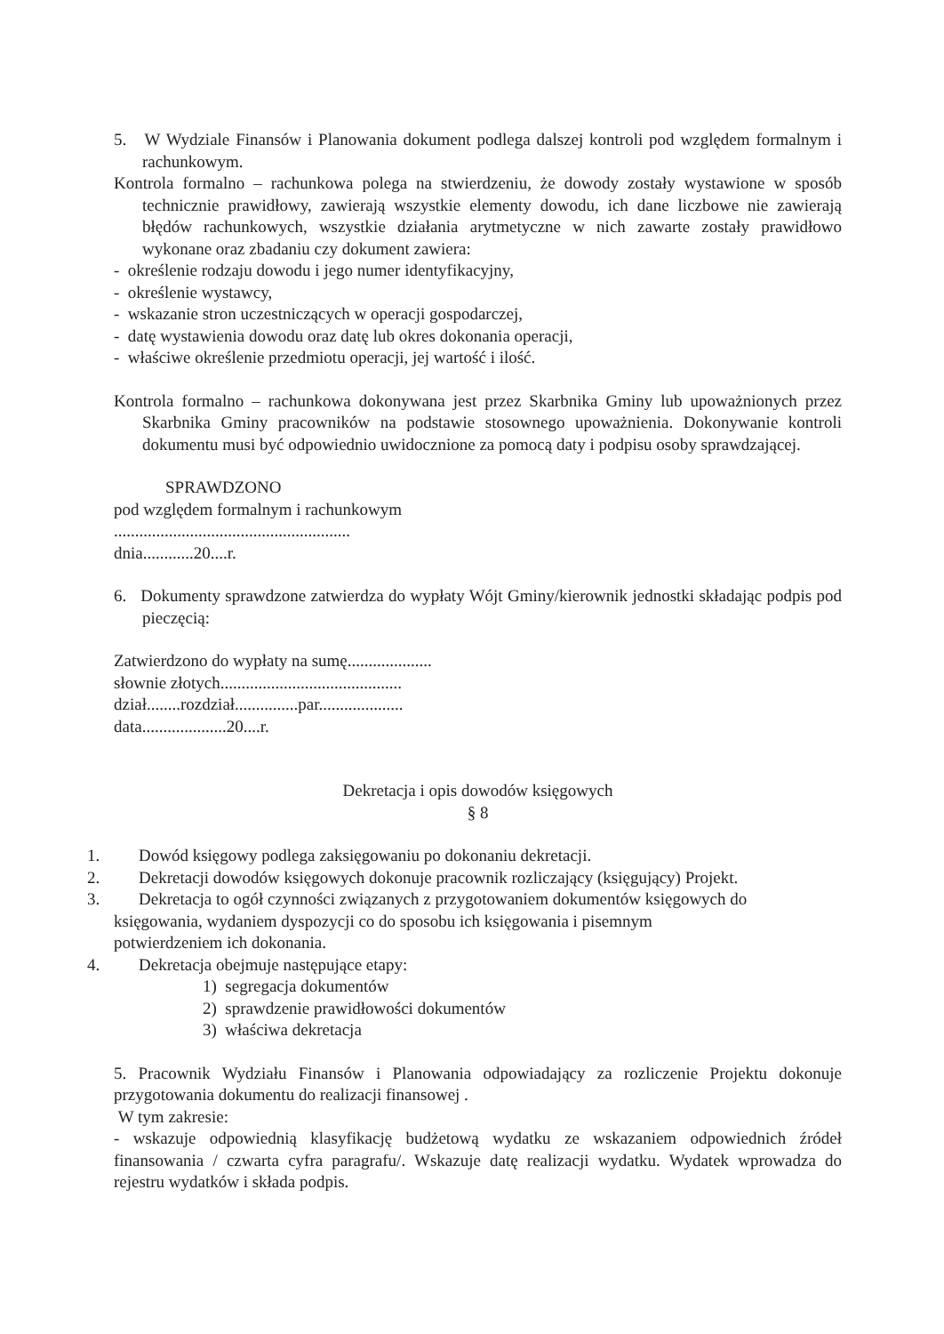5. W Wydziale Finansów i Planowania dokument podlega dalszej kontroli pod względem formalnym i rachunkowym.
Kontrola formalno – rachunkowa polega na stwierdzeniu, że dowody zostały wystawione w sposób technicznie prawidłowy, zawierają wszystkie elementy dowodu, ich dane liczbowe nie zawierają błędów rachunkowych, wszystkie działania arytmetyczne w nich zawarte zostały prawidłowo wykonane oraz zbadaniu czy dokument zawiera:
- określenie rodzaju dowodu i jego numer identyfikacyjny,
- określenie wystawcy,
- wskazanie stron uczestniczących w operacji gospodarczej,
- datę wystawienia dowodu oraz datę lub okres dokonania operacji,
- właściwe określenie przedmiotu operacji, jej wartość i ilość.
Kontrola formalno – rachunkowa dokonywana jest przez Skarbnika Gminy lub upoważnionych przez Skarbnika Gminy pracowników na podstawie stosownego upoważnienia. Dokonywanie kontroli dokumentu musi być odpowiednio uwidocznione za pomocą daty i podpisu osoby sprawdzającej.
SPRAWDZONO
pod względem formalnym i rachunkowym
........................................................
dnia............20....r.
6. Dokumenty sprawdzone zatwierdza do wypłaty Wójt Gminy/kierownik jednostki składając podpis pod pieczęcią:
Zatwierdzono do wypłaty na sumę....................
słownie złotych...........................................
dział........rozdział...............par....................
data....................20....r.
Dekretacja i opis dowodów księgowych
§ 8
1. Dowód księgowy podlega zaksięgowaniu po dokonaniu dekretacji.
2. Dekretacji dowodów księgowych dokonuje pracownik rozliczający (księgujący) Projekt.
3. Dekretacja to ogół czynności związanych z przygotowaniem dokumentów księgowych do
księgowania, wydaniem dyspozycji co do sposobu ich księgowania i pisemnym
potwierdzeniem ich dokonania.
4. Dekretacja obejmuje następujące etapy:
1) segregacja dokumentów
2) sprawdzenie prawidłowości dokumentów
3) właściwa dekretacja
5. Pracownik Wydziału Finansów i Planowania odpowiadający za rozliczenie Projektu dokonuje przygotowania dokumentu do realizacji finansowej .
W tym zakresie:
- wskazuje odpowiednią klasyfikację budżetową wydatku ze wskazaniem odpowiednich źródeł finansowania / czwarta cyfra paragrafu/. Wskazuje datę realizacji wydatku. Wydatek wprowadza do rejestru wydatków i składa podpis.